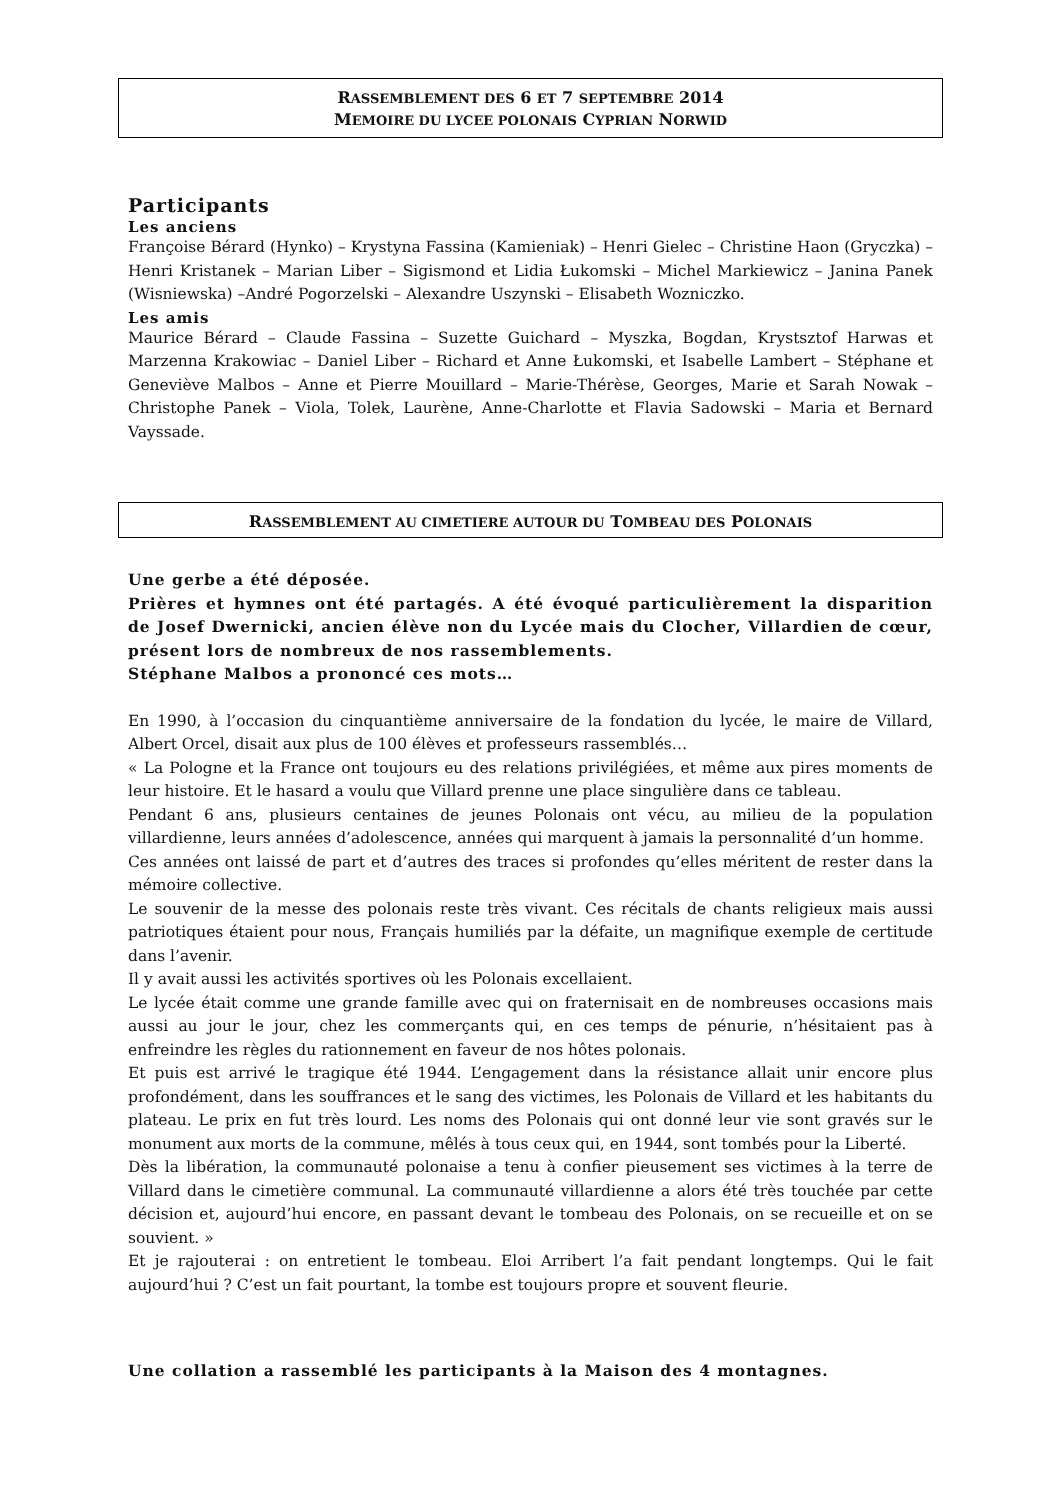RASSEMBLEMENT DES 6 ET 7 SEPTEMBRE 2014
MEMOIRE DU LYCEE POLONAIS CYPRIAN NORWID
Participants
Les anciens
Françoise Bérard (Hynko) – Krystyna Fassina (Kamieniak) – Henri Gielec – Christine Haon (Gryczka) – Henri Kristanek – Marian Liber – Sigismond et Lidia Łukomski – Michel Markiewicz – Janina Panek (Wisniewska) –André Pogorzelski – Alexandre Uszynski – Elisabeth Wozniczko.
Les amis
Maurice Bérard – Claude Fassina – Suzette Guichard – Myszka, Bogdan, Krystsztof Harwas et Marzenna Krakowiac – Daniel Liber – Richard et Anne Łukomski, et Isabelle Lambert – Stéphane et Geneviève Malbos – Anne et Pierre Mouillard – Marie-Thérèse, Georges, Marie et Sarah Nowak – Christophe Panek – Viola, Tolek, Laurène, Anne-Charlotte et Flavia Sadowski – Maria et Bernard Vayssade.
RASSEMBLEMENT AU CIMETIERE AUTOUR DU TOMBEAU DES POLONAIS
Une gerbe a été déposée.
Prières et hymnes ont été partagés. A été évoqué particulièrement la disparition de Josef Dwernicki, ancien élève non du Lycée mais du Clocher, Villardien de cœur, présent lors de nombreux de nos rassemblements.
Stéphane Malbos a prononcé ces mots…
En 1990, à l’occasion du cinquantième anniversaire de la fondation du lycée, le maire de Villard, Albert Orcel, disait aux plus de 100 élèves et professeurs rassemblés…
« La Pologne et la France ont toujours eu des relations privilégiées, et même aux pires moments de leur histoire. Et le hasard a voulu que Villard prenne une place singulière dans ce tableau.
Pendant 6 ans, plusieurs centaines de jeunes Polonais ont vécu, au milieu de la population villardienne, leurs années d’adolescence, années qui marquent à jamais la personnalité d’un homme.
Ces années ont laissé de part et d’autres des traces si profondes qu’elles méritent de rester dans la mémoire collective.
Le souvenir de la messe des polonais reste très vivant. Ces récitals de chants religieux mais aussi patriotiques étaient pour nous, Français humiliés par la défaite, un magnifique exemple de certitude dans l’avenir.
Il y avait aussi les activités sportives où les Polonais excellaient.
Le lycée était comme une grande famille avec qui on fraternisait en de nombreuses occasions mais aussi au jour le jour, chez les commerçants qui, en ces temps de pénurie, n’hésitaient pas à enfreindre les règles du rationnement en faveur de nos hôtes polonais.
Et puis est arrivé le tragique été 1944. L’engagement dans la résistance allait unir encore plus profondément, dans les souffrances et le sang des victimes, les Polonais de Villard et les habitants du plateau. Le prix en fut très lourd. Les noms des Polonais qui ont donné leur vie sont gravés sur le monument aux morts de la commune, mêlés à tous ceux qui, en 1944, sont tombés pour la Liberté.
Dès la libération, la communauté polonaise a tenu à confier pieusement ses victimes à la terre de Villard dans le cimetière communal. La communauté villardienne a alors été très touchée par cette décision et, aujourd’hui encore, en passant devant le tombeau des Polonais, on se recueille et on se souvient. »
Et je rajouterai : on entretient le tombeau. Eloi Arribert l’a fait pendant longtemps. Qui le fait aujourd’hui ? C’est un fait pourtant, la tombe est toujours propre et souvent fleurie.
Une collation a rassemblé les participants à la Maison des 4 montagnes.